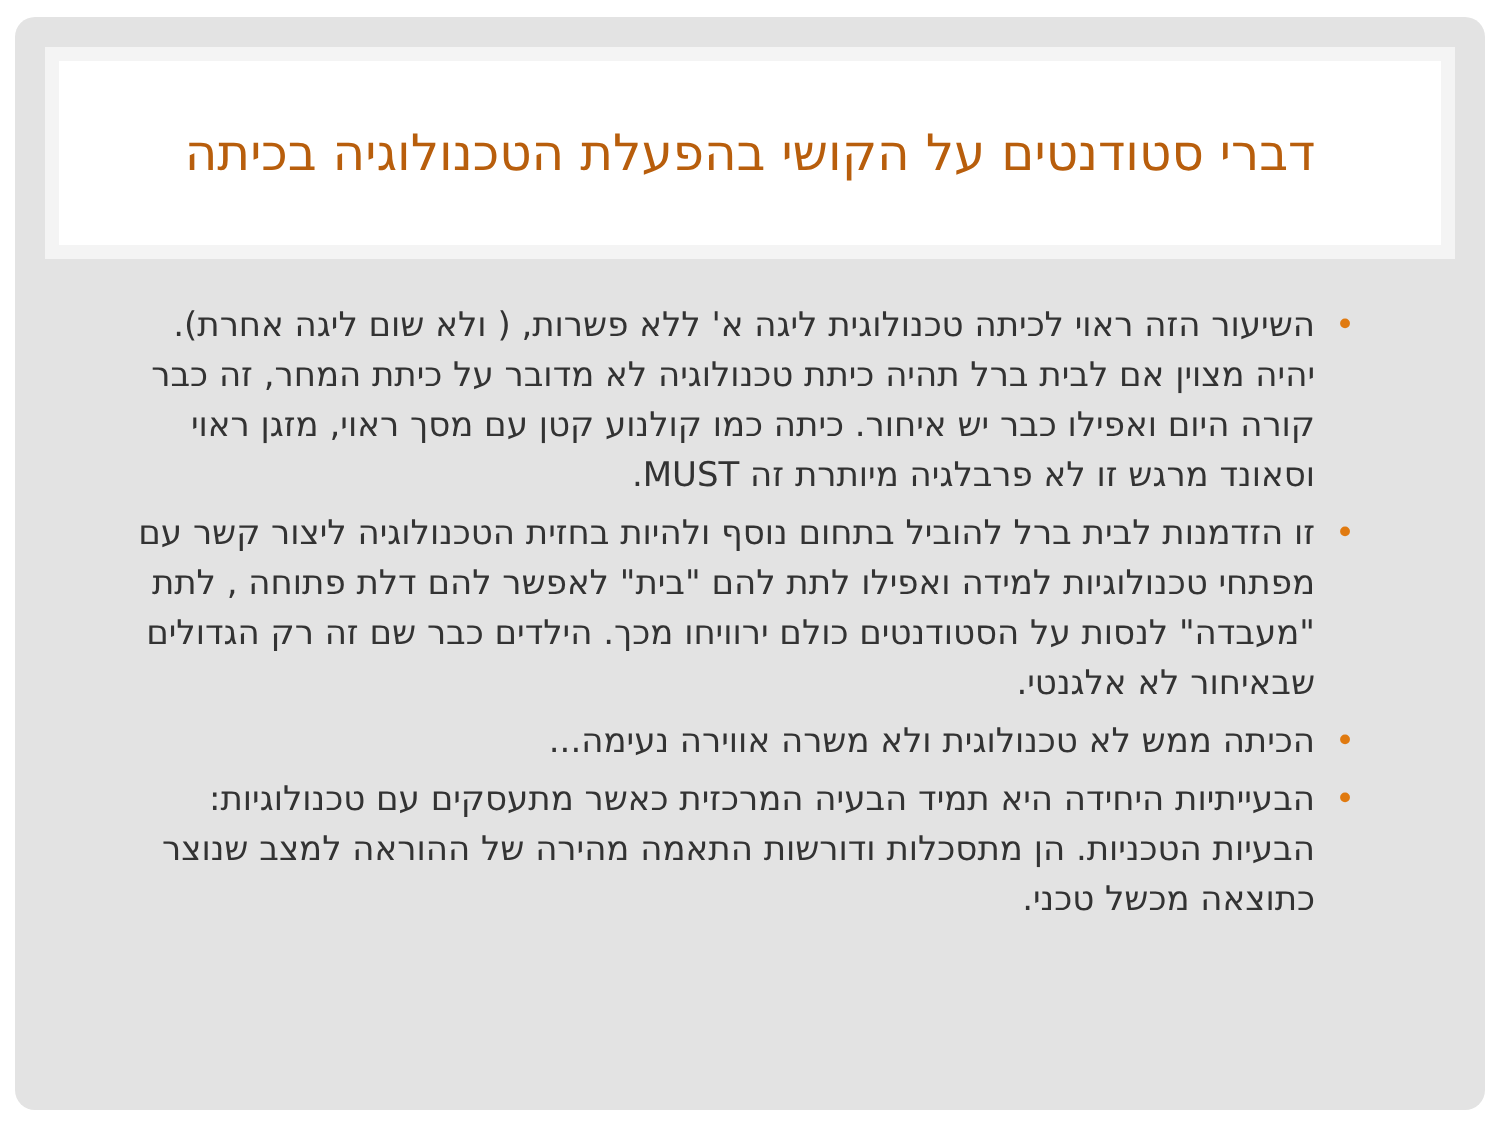דברי סטודנטים על הקושי בהפעלת הטכנולוגיה בכיתה
• השיעור הזה ראוי לכיתה טכנולוגית ליגה א' ללא פשרות, ( ולא שום ליגה אחרת). יהיה מצוין אם לבית ברל תהיה כיתת טכנולוגיה לא מדובר על כיתת המחר, זה כבר קורה היום ואפילו כבר יש איחור. כיתה כמו קולנוע קטן עם מסך ראוי, מזגן ראוי וסאונד מרגש זו לא פרבלגיה מיותרת זה MUST.
• זו הזדמנות לבית ברל להוביל בתחום נוסף ולהיות בחזית הטכנולוגיה ליצור קשר עם מפתחי טכנולוגיות למידה ואפילו לתת להם "בית" לאפשר להם דלת פתוחה , לתת "מעבדה" לנסות על הסטודנטים כולם ירוויחו מכך. הילדים כבר שם זה רק הגדולים שבאיחור לא אלגנטי.
• הכיתה ממש לא טכנולוגית ולא משרה אווירה נעימה...
• הבעייתיות היחידה היא תמיד הבעיה המרכזית כאשר מתעסקים עם טכנולוגיות: הבעיות הטכניות. הן מתסכלות ודורשות התאמה מהירה של ההוראה למצב שנוצר כתוצאה מכשל טכני.